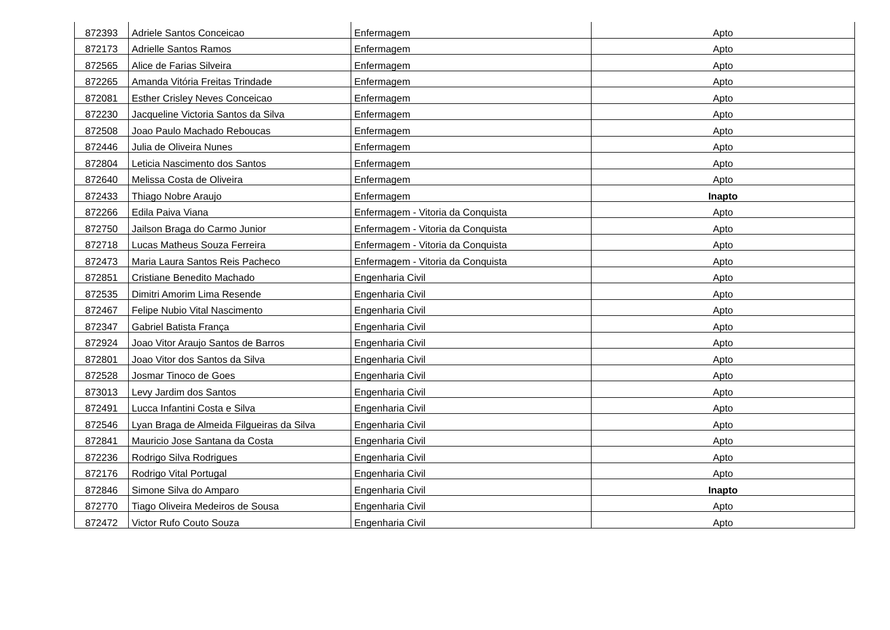| 872393 | Adriele Santos Conceicao | Enfermagem | Apto |
| 872173 | Adrielle Santos Ramos | Enfermagem | Apto |
| 872565 | Alice de Farias Silveira | Enfermagem | Apto |
| 872265 | Amanda Vitória Freitas Trindade | Enfermagem | Apto |
| 872081 | Esther Crisley Neves Conceicao | Enfermagem | Apto |
| 872230 | Jacqueline Victoria Santos da Silva | Enfermagem | Apto |
| 872508 | Joao Paulo Machado Reboucas | Enfermagem | Apto |
| 872446 | Julia de Oliveira Nunes | Enfermagem | Apto |
| 872804 | Leticia Nascimento dos Santos | Enfermagem | Apto |
| 872640 | Melissa Costa de Oliveira | Enfermagem | Apto |
| 872433 | Thiago Nobre Araujo | Enfermagem | Inapto |
| 872266 | Edila Paiva Viana | Enfermagem - Vitoria da Conquista | Apto |
| 872750 | Jailson Braga do Carmo Junior | Enfermagem - Vitoria da Conquista | Apto |
| 872718 | Lucas Matheus Souza Ferreira | Enfermagem - Vitoria da Conquista | Apto |
| 872473 | Maria Laura Santos Reis Pacheco | Enfermagem - Vitoria da Conquista | Apto |
| 872851 | Cristiane Benedito Machado | Engenharia Civil | Apto |
| 872535 | Dimitri Amorim Lima Resende | Engenharia Civil | Apto |
| 872467 | Felipe Nubio Vital Nascimento | Engenharia Civil | Apto |
| 872347 | Gabriel Batista França | Engenharia Civil | Apto |
| 872924 | Joao Vitor Araujo Santos de Barros | Engenharia Civil | Apto |
| 872801 | Joao Vitor dos Santos da Silva | Engenharia Civil | Apto |
| 872528 | Josmar Tinoco de Goes | Engenharia Civil | Apto |
| 873013 | Levy Jardim dos Santos | Engenharia Civil | Apto |
| 872491 | Lucca Infantini Costa e Silva | Engenharia Civil | Apto |
| 872546 | Lyan Braga de Almeida Filgueiras da Silva | Engenharia Civil | Apto |
| 872841 | Mauricio Jose Santana da Costa | Engenharia Civil | Apto |
| 872236 | Rodrigo Silva Rodrigues | Engenharia Civil | Apto |
| 872176 | Rodrigo Vital Portugal | Engenharia Civil | Apto |
| 872846 | Simone Silva do Amparo | Engenharia Civil | Inapto |
| 872770 | Tiago Oliveira Medeiros de Sousa | Engenharia Civil | Apto |
| 872472 | Victor Rufo Couto Souza | Engenharia Civil | Apto |